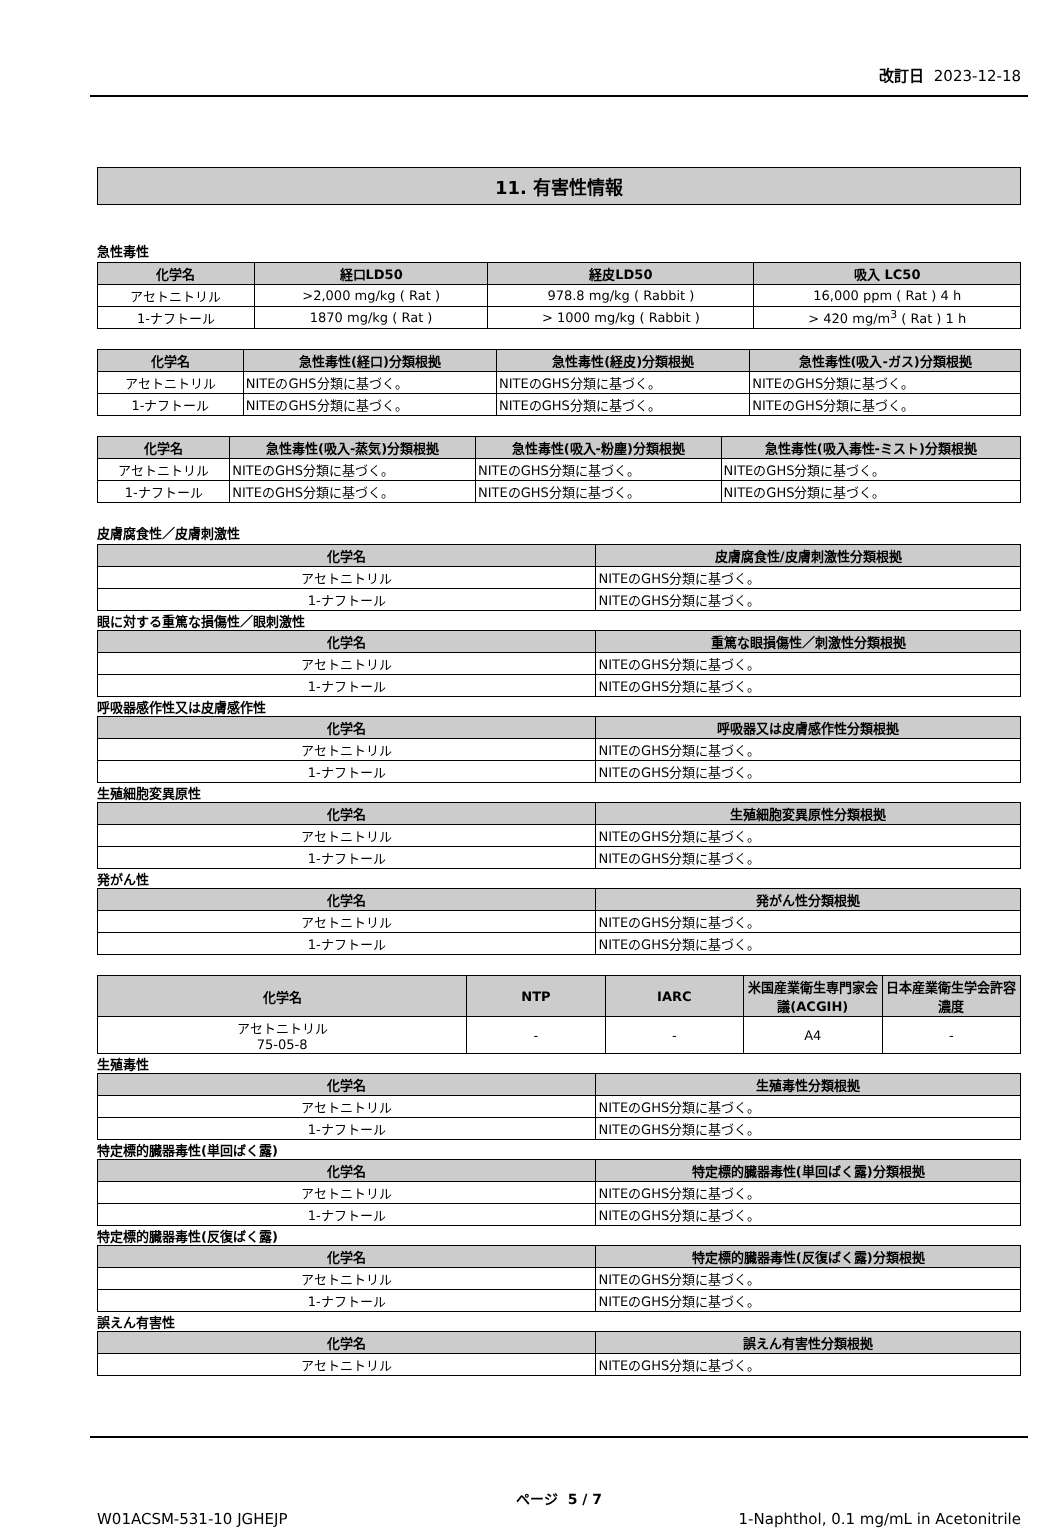改訂日 2023-12-18
11. 有害性情報
急性毒性
| 化学名 | 経口LD50 | 経皮LD50 | 吸入 LC50 |
| --- | --- | --- | --- |
| アセトニトリル | >2,000 mg/kg ( Rat ) | 978.8 mg/kg ( Rabbit ) | 16,000 ppm ( Rat ) 4 h |
| 1-ナフトール | 1870 mg/kg ( Rat ) | > 1000 mg/kg ( Rabbit ) | > 420 mg/m<sup>3</sup> ( Rat ) 1 h |
| 化学名 | 急性毒性(経口)分類根拠 | 急性毒性(経皮)分類根拠 | 急性毒性(吸入-ガス)分類根拠 |
| --- | --- | --- | --- |
| アセトニトリル | NITEのGHS分類に基づく。 | NITEのGHS分類に基づく。 | NITEのGHS分類に基づく。 |
| 1-ナフトール | NITEのGHS分類に基づく。 | NITEのGHS分類に基づく。 | NITEのGHS分類に基づく。 |
| 化学名 | 急性毒性(吸入-蒸気)分類根拠 | 急性毒性(吸入-粉塵)分類根拠 | 急性毒性(吸入毒性-ミスト)分類根拠 |
| --- | --- | --- | --- |
| アセトニトリル | NITEのGHS分類に基づく。 | NITEのGHS分類に基づく。 | NITEのGHS分類に基づく。 |
| 1-ナフトール | NITEのGHS分類に基づく。 | NITEのGHS分類に基づく。 | NITEのGHS分類に基づく。 |
皮膚腐食性／皮膚刺激性
| 化学名 | 皮膚腐食性/皮膚刺激性分類根拠 |
| --- | --- |
| アセトニトリル | NITEのGHS分類に基づく。 |
| 1-ナフトール | NITEのGHS分類に基づく。 |
眼に対する重篤な損傷性／眼刺激性
| 化学名 | 重篤な眼損傷性／刺激性分類根拠 |
| --- | --- |
| アセトニトリル | NITEのGHS分類に基づく。 |
| 1-ナフトール | NITEのGHS分類に基づく。 |
呼吸器感作性又は皮膚感作性
| 化学名 | 呼吸器又は皮膚感作性分類根拠 |
| --- | --- |
| アセトニトリル | NITEのGHS分類に基づく。 |
| 1-ナフトール | NITEのGHS分類に基づく。 |
生殖細胞変異原性
| 化学名 | 生殖細胞変異原性分類根拠 |
| --- | --- |
| アセトニトリル | NITEのGHS分類に基づく。 |
| 1-ナフトール | NITEのGHS分類に基づく。 |
発がん性
| 化学名 | 発がん性分類根拠 |
| --- | --- |
| アセトニトリル | NITEのGHS分類に基づく。 |
| 1-ナフトール | NITEのGHS分類に基づく。 |
| 化学名 | NTP | IARC | 米国産業衛生専門家会議(ACGIH) | 日本産業衛生学会許容濃度 |
| --- | --- | --- | --- | --- |
| アセトニトリル 75-05-8 | - | - | A4 | - |
生殖毒性
| 化学名 | 生殖毒性分類根拠 |
| --- | --- |
| アセトニトリル | NITEのGHS分類に基づく。 |
| 1-ナフトール | NITEのGHS分類に基づく。 |
特定標的臓器毒性(単回ばく露)
| 化学名 | 特定標的臓器毒性(単回ばく露)分類根拠 |
| --- | --- |
| アセトニトリル | NITEのGHS分類に基づく。 |
| 1-ナフトール | NITEのGHS分類に基づく。 |
特定標的臓器毒性(反復ばく露)
| 化学名 | 特定標的臓器毒性(反復ばく露)分類根拠 |
| --- | --- |
| アセトニトリル | NITEのGHS分類に基づく。 |
| 1-ナフトール | NITEのGHS分類に基づく。 |
誤えん有害性
| 化学名 | 誤えん有害性分類根拠 |
| --- | --- |
| アセトニトリル | NITEのGHS分類に基づく。 |
ページ 5 / 7
W01ACSM-531-10 JGHEJP 1-Naphthol, 0.1 mg/mL in Acetonitrile